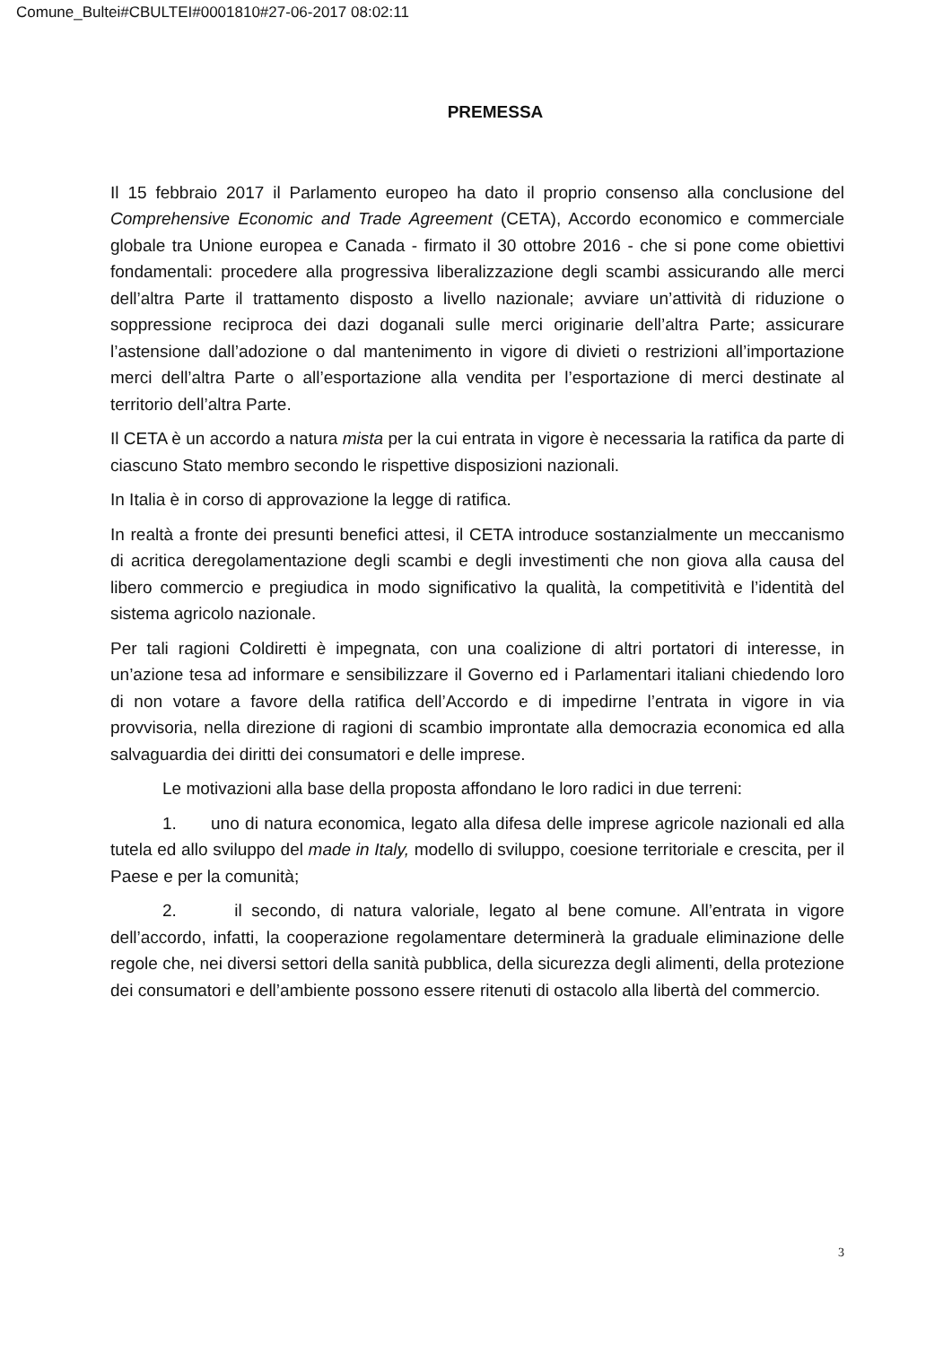Comune_Bultei#CBULTEI#0001810#27-06-2017 08:02:11
PREMESSA
Il 15 febbraio 2017 il Parlamento europeo ha dato il proprio consenso alla conclusione del Comprehensive Economic and Trade Agreement (CETA), Accordo economico e commerciale globale tra Unione europea e Canada - firmato il 30 ottobre 2016 - che si pone come obiettivi fondamentali: procedere alla progressiva liberalizzazione degli scambi assicurando alle merci dell’altra Parte il trattamento disposto a livello nazionale; avviare un’attività di riduzione o soppressione reciproca dei dazi doganali sulle merci originarie dell’altra Parte; assicurare l’astensione dall’adozione o dal mantenimento in vigore di divieti o restrizioni all’importazione merci dell’altra Parte o all’esportazione alla vendita per l’esportazione di merci destinate al territorio dell’altra Parte.
Il CETA è un accordo a natura mista per la cui entrata in vigore è necessaria la ratifica da parte di ciascuno Stato membro secondo le rispettive disposizioni nazionali.
In Italia è in corso di approvazione la legge di ratifica.
In realtà a fronte dei presunti benefici attesi, il CETA introduce sostanzialmente un meccanismo di acritica deregolamentazione degli scambi e degli investimenti che non giova alla causa del libero commercio e pregiudica in modo significativo la qualità, la competitività e l’identità del sistema agricolo nazionale.
Per tali ragioni Coldiretti è impegnata, con una coalizione di altri portatori di interesse, in un’azione tesa ad informare e sensibilizzare il Governo ed i Parlamentari italiani chiedendo loro di non votare a favore della ratifica dell’Accordo e di impedirne l’entrata in vigore in via provvisoria, nella direzione di ragioni di scambio improntate alla democrazia economica ed alla salvaguardia dei diritti dei consumatori e delle imprese.
Le motivazioni alla base della proposta affondano le loro radici in due terreni:
1. uno di natura economica, legato alla difesa delle imprese agricole nazionali ed alla tutela ed allo sviluppo del made in Italy, modello di sviluppo, coesione territoriale e crescita, per il Paese e per la comunità;
2. il secondo, di natura valoriale, legato al bene comune. All’entrata in vigore dell’accordo, infatti, la cooperazione regolamentare determinerà la graduale eliminazione delle regole che, nei diversi settori della sanità pubblica, della sicurezza degli alimenti, della protezione dei consumatori e dell’ambiente possono essere ritenuti di ostacolo alla libertà del commercio.
3